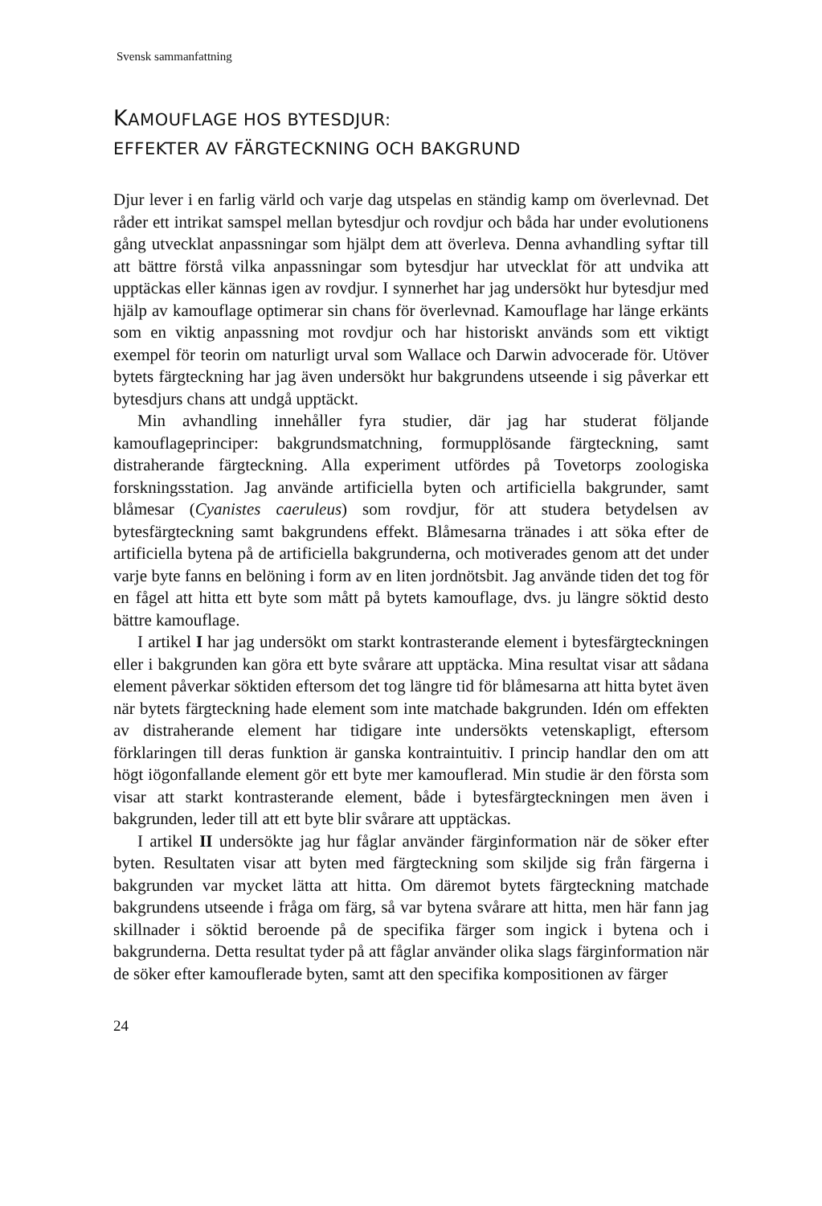Svensk sammanfattning
KAMOUFLAGE HOS BYTESDJUR:
EFFEKTER AV FÄRGTECKNING OCH BAKGRUND
Djur lever i en farlig värld och varje dag utspelas en ständig kamp om överlevnad. Det råder ett intrikat samspel mellan bytesdjur och rovdjur och båda har under evolutionens gång utvecklat anpassningar som hjälpt dem att överleva. Denna avhandling syftar till att bättre förstå vilka anpassningar som bytesdjur har utvecklat för att undvika att upptäckas eller kännas igen av rovdjur. I synnerhet har jag undersökt hur bytesdjur med hjälp av kamouflage optimerar sin chans för överlevnad. Kamouflage har länge erkänts som en viktig anpassning mot rovdjur och har historiskt används som ett viktigt exempel för teorin om naturligt urval som Wallace och Darwin advocerade för. Utöver bytets färgteckning har jag även undersökt hur bakgrundens utseende i sig påverkar ett bytesdjurs chans att undgå upptäckt.
Min avhandling innehåller fyra studier, där jag har studerat följande kamouflageprinciper: bakgrundsmatchning, formupplösande färgteckning, samt distraherande färgteckning. Alla experiment utfördes på Tovetorps zoologiska forskningsstation. Jag använde artificiella byten och artificiella bakgrunder, samt blåmesar (Cyanistes caeruleus) som rovdjur, för att studera betydelsen av bytesfärgteckning samt bakgrundens effekt. Blåmesarna tränades i att söka efter de artificiella bytena på de artificiella bakgrunderna, och motiverades genom att det under varje byte fanns en belöning i form av en liten jordnötsbit. Jag använde tiden det tog för en fågel att hitta ett byte som mått på bytets kamouflage, dvs. ju längre söktid desto bättre kamouflage.
I artikel I har jag undersökt om starkt kontrasterande element i bytesfärgteckningen eller i bakgrunden kan göra ett byte svårare att upptäcka. Mina resultat visar att sådana element påverkar söktiden eftersom det tog längre tid för blåmesarna att hitta bytet även när bytets färgteckning hade element som inte matchade bakgrunden. Idén om effekten av distraherande element har tidigare inte undersökts vetenskapligt, eftersom förklaringen till deras funktion är ganska kontraintuitiv. I princip handlar den om att högt iögonfallande element gör ett byte mer kamouflerad. Min studie är den första som visar att starkt kontrasterande element, både i bytesfärgteckningen men även i bakgrunden, leder till att ett byte blir svårare att upptäckas.
I artikel II undersökte jag hur fåglar använder färginformation när de söker efter byten. Resultaten visar att byten med färgteckning som skiljde sig från färgerna i bakgrunden var mycket lätta att hitta. Om däremot bytets färgteckning matchade bakgrundens utseende i fråga om färg, så var bytena svårare att hitta, men här fann jag skillnader i söktid beroende på de specifika färger som ingick i bytena och i bakgrunderna. Detta resultat tyder på att fåglar använder olika slags färginformation när de söker efter kamouflerade byten, samt att den specifika kompositionen av färger
24